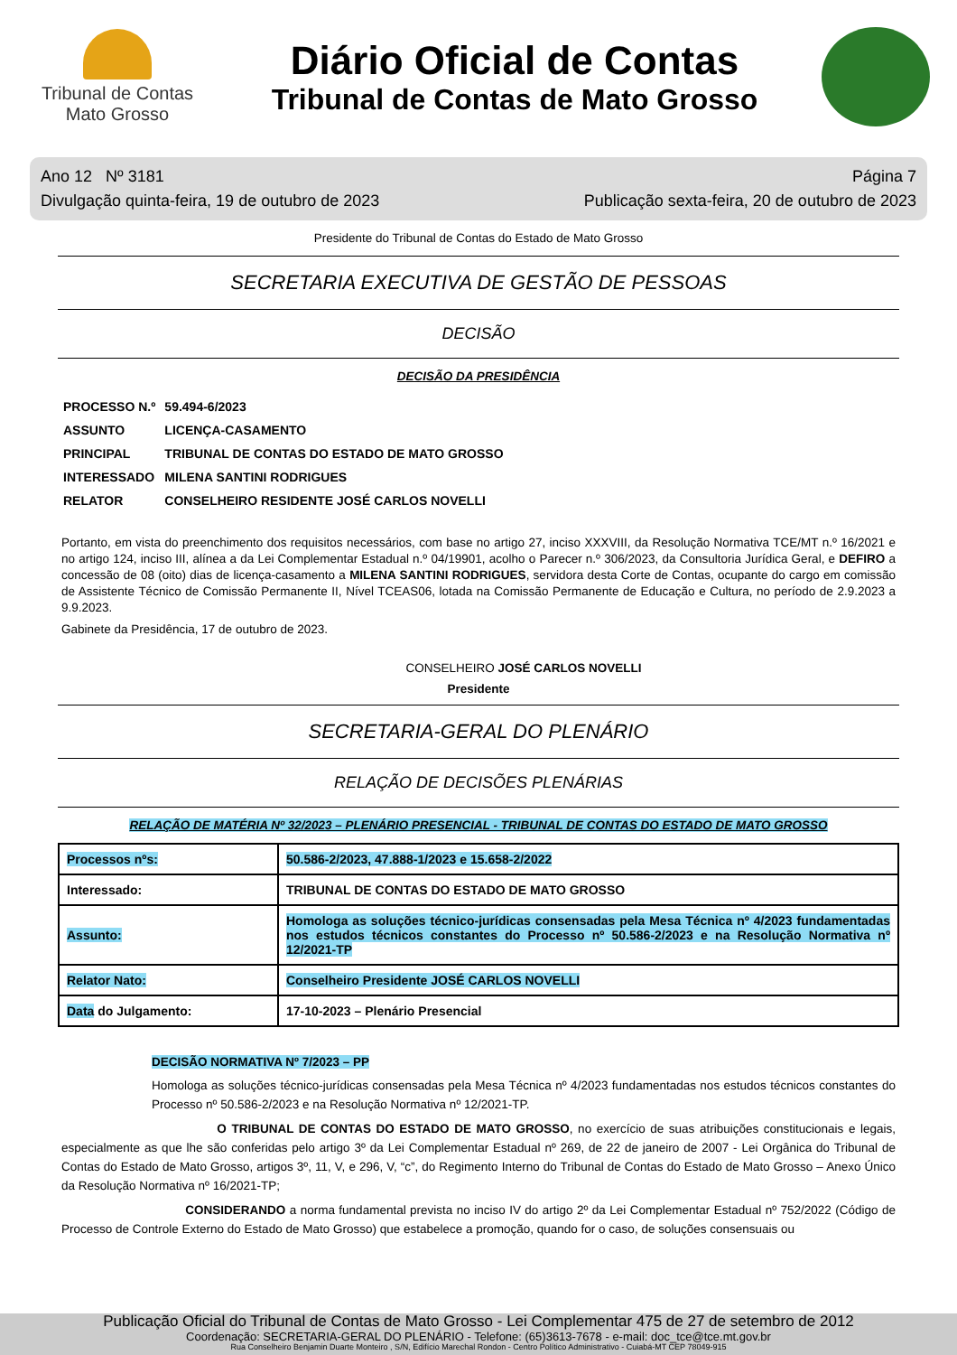Tribunal de Contas
Mato Grosso
Diário Oficial de Contas
Tribunal de Contas de Mato Grosso
Ano 12 Nº 3181
Divulgação quinta-feira, 19 de outubro de 2023
Página 7
Publicação sexta-feira, 20 de outubro de 2023
Presidente do Tribunal de Contas do Estado de Mato Grosso
SECRETARIA EXECUTIVA DE GESTÃO DE PESSOAS
DECISÃO
DECISÃO DA PRESIDÊNCIA
| PROCESSO N.º | 59.494-6/2023 |
| ASSUNTO | LICENÇA-CASAMENTO |
| PRINCIPAL | TRIBUNAL DE CONTAS DO ESTADO DE MATO GROSSO |
| INTERESSADO | MILENA SANTINI RODRIGUES |
| RELATOR | CONSELHEIRO RESIDENTE JOSÉ CARLOS NOVELLI |
Portanto, em vista do preenchimento dos requisitos necessários, com base no artigo 27, inciso XXXVIII, da Resolução Normativa TCE/MT n.º 16/2021 e no artigo 124, inciso III, alínea a da Lei Complementar Estadual n.º 04/19901, acolho o Parecer n.º 306/2023, da Consultoria Jurídica Geral, e DEFIRO a concessão de 08 (oito) dias de licença-casamento a MILENA SANTINI RODRIGUES, servidora desta Corte de Contas, ocupante do cargo em comissão de Assistente Técnico de Comissão Permanente II, Nível TCEAS06, lotada na Comissão Permanente de Educação e Cultura, no período de 2.9.2023 a 9.9.2023.
Gabinete da Presidência, 17 de outubro de 2023.
CONSELHEIRO JOSÉ CARLOS NOVELLI
Presidente
SECRETARIA-GERAL DO PLENÁRIO
RELAÇÃO DE DECISÕES PLENÁRIAS
RELAÇÃO DE MATÉRIA Nº 32/2023 – PLENÁRIO PRESENCIAL - TRIBUNAL DE CONTAS DO ESTADO DE MATO GROSSO
| Processos nºs: | 50.586-2/2023, 47.888-1/2023 e 15.658-2/2022 |
| Interessado: | TRIBUNAL DE CONTAS DO ESTADO DE MATO GROSSO |
| Assunto: | Homologa as soluções técnico-jurídicas consensadas pela Mesa Técnica nº 4/2023 fundamentadas nos estudos técnicos constantes do Processo nº 50.586-2/2023 e na Resolução Normativa nº 12/2021-TP |
| Relator Nato: | Conselheiro Presidente JOSÉ CARLOS NOVELLI |
| Data do Julgamento: | 17-10-2023 – Plenário Presencial |
DECISÃO NORMATIVA Nº 7/2023 – PP
Homologa as soluções técnico-jurídicas consensadas pela Mesa Técnica nº 4/2023 fundamentadas nos estudos técnicos constantes do Processo nº 50.586-2/2023 e na Resolução Normativa nº 12/2021-TP.
O TRIBUNAL DE CONTAS DO ESTADO DE MATO GROSSO, no exercício de suas atribuições constitucionais e legais, especialmente as que lhe são conferidas pelo artigo 3º da Lei Complementar Estadual nº 269, de 22 de janeiro de 2007 - Lei Orgânica do Tribunal de Contas do Estado de Mato Grosso, artigos 3º, 11, V, e 296, V, “c”, do Regimento Interno do Tribunal de Contas do Estado de Mato Grosso – Anexo Único da Resolução Normativa nº 16/2021-TP;
CONSIDERANDO a norma fundamental prevista no inciso IV do artigo 2º da Lei Complementar Estadual nº 752/2022 (Código de Processo de Controle Externo do Estado de Mato Grosso) que estabelece a promoção, quando for o caso, de soluções consensuais ou
Publicação Oficial do Tribunal de Contas de Mato Grosso - Lei Complementar 475 de 27 de setembro de 2012
Coordenação: SECRETARIA-GERAL DO PLENÁRIO - Telefone: (65)3613-7678 - e-mail: doc_tce@tce.mt.gov.br
Rua Conselheiro Benjamin Duarte Monteiro , S/N, Edifício Marechal Rondon - Centro Político Administrativo - Cuiabá-MT CEP 78049-915